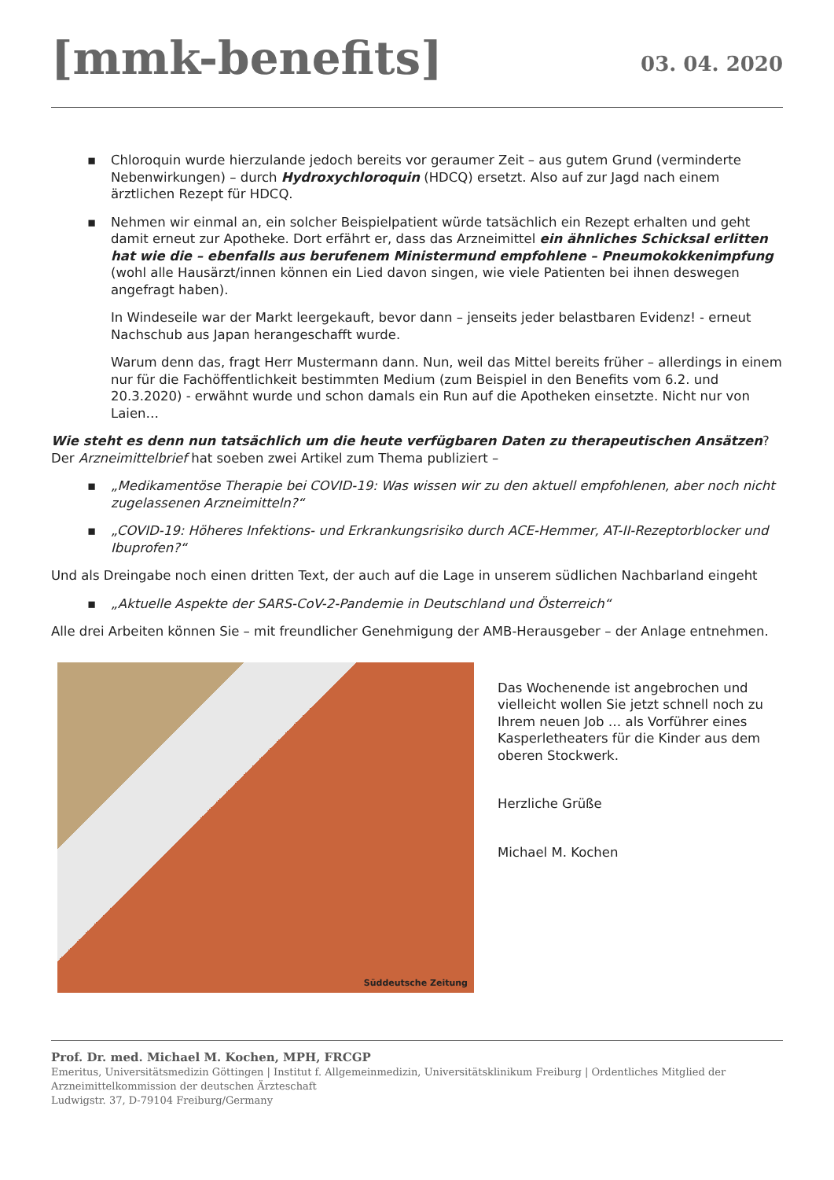[mmk-benefits]
03. 04. 2020
▪ Chloroquin wurde hierzulande jedoch bereits vor geraumer Zeit – aus gutem Grund (verminderte Nebenwirkungen) – durch Hydroxychloroquin (HDCQ) ersetzt. Also auf zur Jagd nach einem ärztlichen Rezept für HDCQ.
▪ Nehmen wir einmal an, ein solcher Beispielpatient würde tatsächlich ein Rezept erhalten und geht damit erneut zur Apotheke. Dort erfährt er, dass das Arzneimittel ein ähnliches Schicksal erlitten hat wie die – ebenfalls aus berufenem Ministermund empfohlene – Pneumokokkenimpfung (wohl alle Hausärzt/innen können ein Lied davon singen, wie viele Patienten bei ihnen deswegen angefragt haben).
In Windeseile war der Markt leergekauft, bevor dann – jenseits jeder belastbaren Evidenz! - erneut Nachschub aus Japan herangeschafft wurde.
Warum denn das, fragt Herr Mustermann dann. Nun, weil das Mittel bereits früher – allerdings in einem nur für die Fachöffentlichkeit bestimmten Medium (zum Beispiel in den Benefits vom 6.2. und 20.3.2020) - erwähnt wurde und schon damals ein Run auf die Apotheken einsetzte. Nicht nur von Laien…
Wie steht es denn nun tatsächlich um die heute verfügbaren Daten zu therapeutischen Ansätzen? Der Arzneimittelbrief hat soeben zwei Artikel zum Thema publiziert –
▪ „Medikamentöse Therapie bei COVID-19: Was wissen wir zu den aktuell empfohlenen, aber noch nicht zugelassenen Arzneimitteln?“
▪ „COVID-19: Höheres Infektions- und Erkrankungsrisiko durch ACE-Hemmer, AT-II-Rezeptorblocker und Ibuprofen?“
Und als Dreingabe noch einen dritten Text, der auch auf die Lage in unserem südlichen Nachbarland eingeht
▪ „Aktuelle Aspekte der SARS-CoV-2-Pandemie in Deutschland und Österreich“
Alle drei Arbeiten können Sie – mit freundlicher Genehmigung der AMB-Herausgeber – der Anlage entnehmen.
Süddeutsche Zeitung
Das Wochenende ist angebrochen und vielleicht wollen Sie jetzt schnell noch zu Ihrem neuen Job … als Vorführer eines Kasperletheaters für die Kinder aus dem oberen Stockwerk.
Herzliche Grüße
Michael M. Kochen
Prof. Dr. med. Michael M. Kochen, MPH, FRCGP
Emeritus, Universitätsmedizin Göttingen | Institut f. Allgemeinmedizin, Universitätsklinikum Freiburg | Ordentliches Mitglied der Arzneimittelkommission der deutschen Ärzteschaft
Ludwigstr. 37, D-79104 Freiburg/Germany